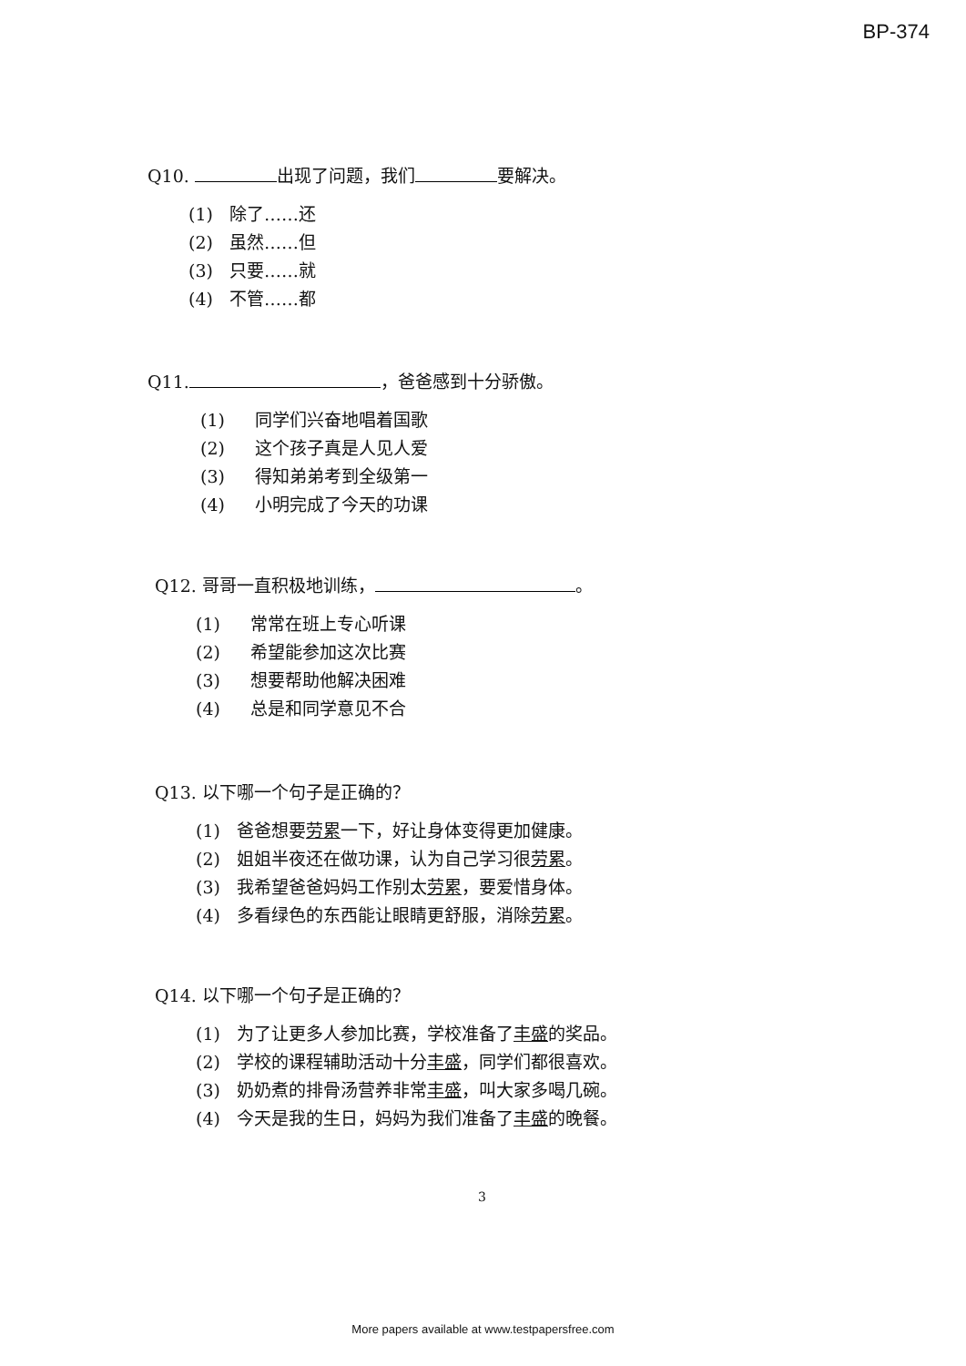BP-374
Q10. 出现了问题，我们 要解决。
(1) 除了……还
(2) 虽然……但
(3) 只要……就
(4) 不管……都
Q11. ，爸爸感到十分骄傲。
(1) 同学们兴奋地唱着国歌
(2) 这个孩子真是人见人爱
(3) 得知弟弟考到全级第一
(4) 小明完成了今天的功课
Q12. 哥哥一直积极地训练， 。
(1) 常常在班上专心听课
(2) 希望能参加这次比赛
(3) 想要帮助他解决困难
(4) 总是和同学意见不合
Q13. 以下哪一个句子是正确的？
(1) 爸爸想要劳累一下，好让身体变得更加健康。
(2) 姐姐半夜还在做功课，认为自己学习很劳累。
(3) 我希望爸爸妈妈工作别太劳累，要爱惜身体。
(4) 多看绿色的东西能让眼睛更舒服，消除劳累。
Q14. 以下哪一个句子是正确的？
(1) 为了让更多人参加比赛，学校准备了丰盛的奖品。
(2) 学校的课程辅助活动十分丰盛，同学们都很喜欢。
(3) 奶奶煮的排骨汤营养非常丰盛，叫大家多喝几碗。
(4) 今天是我的生日，妈妈为我们准备了丰盛的晚餐。
3
More papers available at www.testpapersfree.com